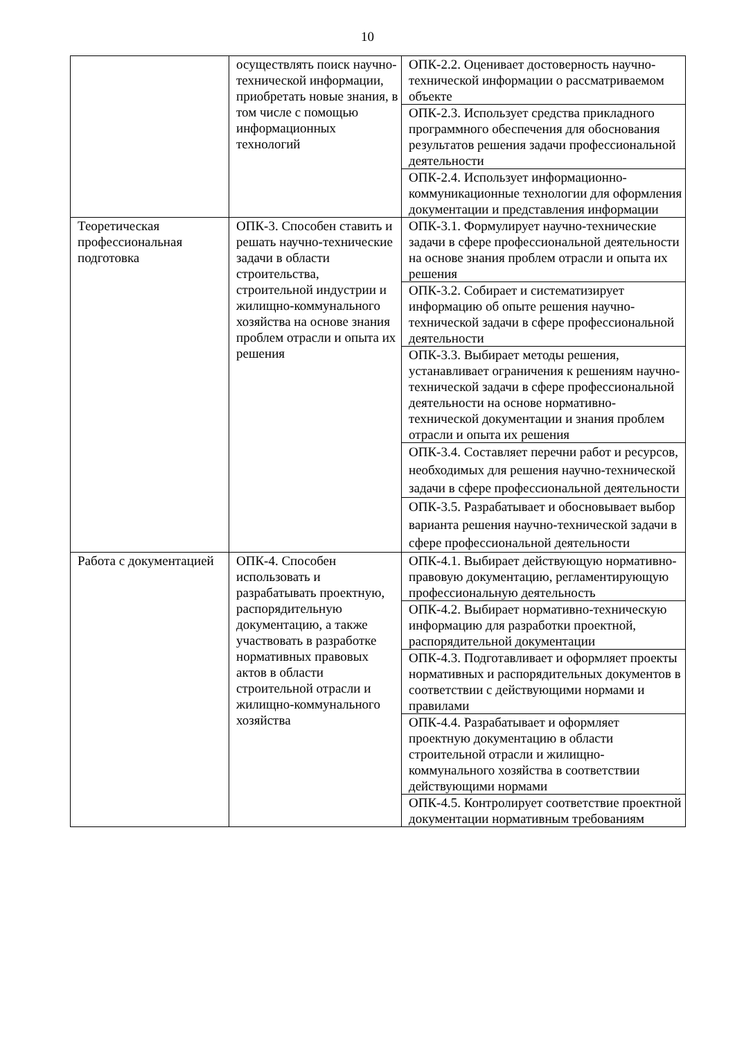10
| | осуществлять поиск научно-технической информации, приобретать новые знания, в том числе с помощью информационных технологий | ОПК-2.2. Оценивает достоверность научно-технической информации о рассматриваемом объекте |
| | | ОПК-2.3. Использует средства прикладного программного обеспечения для обоснования результатов решения задачи профессиональной деятельности |
| | | ОПК-2.4. Использует информационно-коммуникационные технологии для оформления документации и представления информации |
| Теоретическая профессиональная подготовка | ОПК-3. Способен ставить и решать научно-технические задачи в области строительства, строительной индустрии и жилищно-коммунального хозяйства на основе знания проблем отрасли и опыта их решения | ОПК-3.1. Формулирует научно-технические задачи в сфере профессиональной деятельности на основе знания проблем отрасли и опыта их решения |
| | | ОПК-3.2. Собирает и систематизирует информацию об опыте решения научно-технической задачи в сфере профессиональной деятельности |
| | | ОПК-3.3. Выбирает методы решения, устанавливает ограничения к решениям научно-технической задачи в сфере профессиональной деятельности на основе нормативно-технической документации и знания проблем отрасли и опыта их решения |
| | | ОПК-3.4. Составляет перечни работ и ресурсов, необходимых для решения научно-технической задачи в сфере профессиональной деятельности |
| | | ОПК-3.5. Разрабатывает и обосновывает выбор варианта решения научно-технической задачи в сфере профессиональной деятельности |
| Работа с документацией | ОПК-4. Способен использовать и разрабатывать проектную, распорядительную документацию, а также участвовать в разработке нормативных правовых актов в области строительной отрасли и жилищно-коммунального хозяйства | ОПК-4.1. Выбирает действующую нормативно-правовую документацию, регламентирующую профессиональную деятельность |
| | | ОПК-4.2. Выбирает нормативно-техническую информацию для разработки проектной, распорядительной документации |
| | | ОПК-4.3. Подготавливает и оформляет проекты нормативных и распорядительных документов в соответствии с действующими нормами и правилами |
| | | ОПК-4.4. Разрабатывает и оформляет проектную документацию в области строительной отрасли и жилищно-коммунального хозяйства в соответствии действующими нормами |
| | | ОПК-4.5. Контролирует соответствие проектной документации нормативным требованиям |